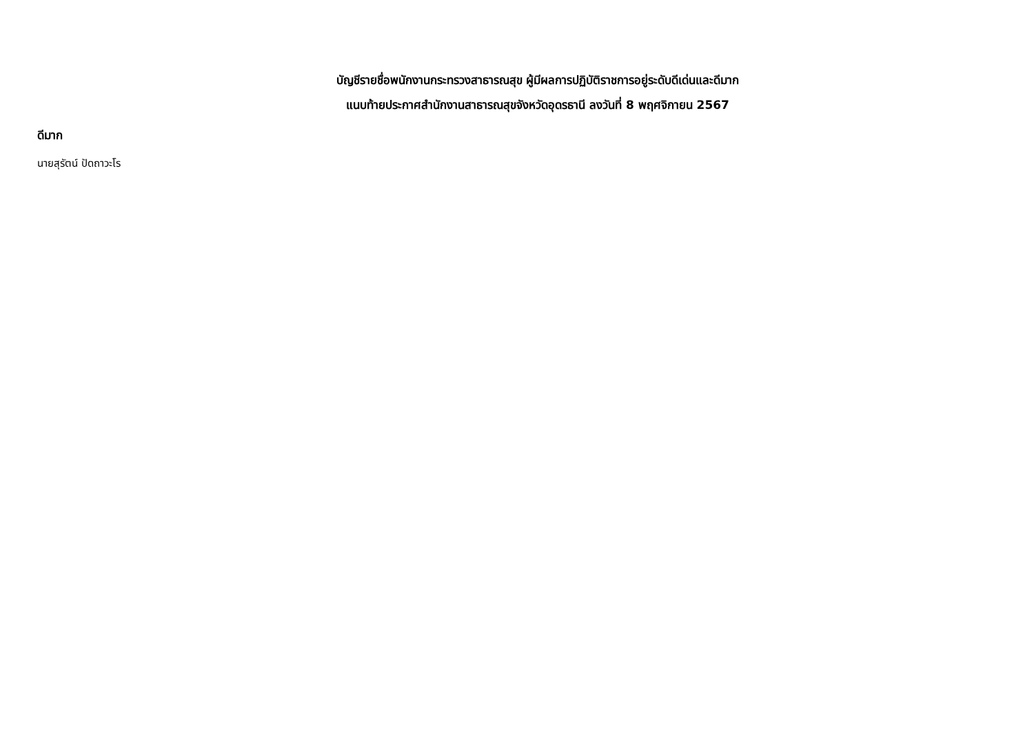บัญชีรายชื่อพนักงานกระทรวงสาธารณสุข ผู้มีผลการปฏิบัติราชการอยู่ระดับดีเด่นและดีมาก
แนบท้ายประกาศสำนักงานสาธารณสุขจังหวัดอุดรธานี ลงวันที่ 8 พฤศจิกายน 2567
ดีมาก
นายสุรัตน์ ปัดถาวะโร